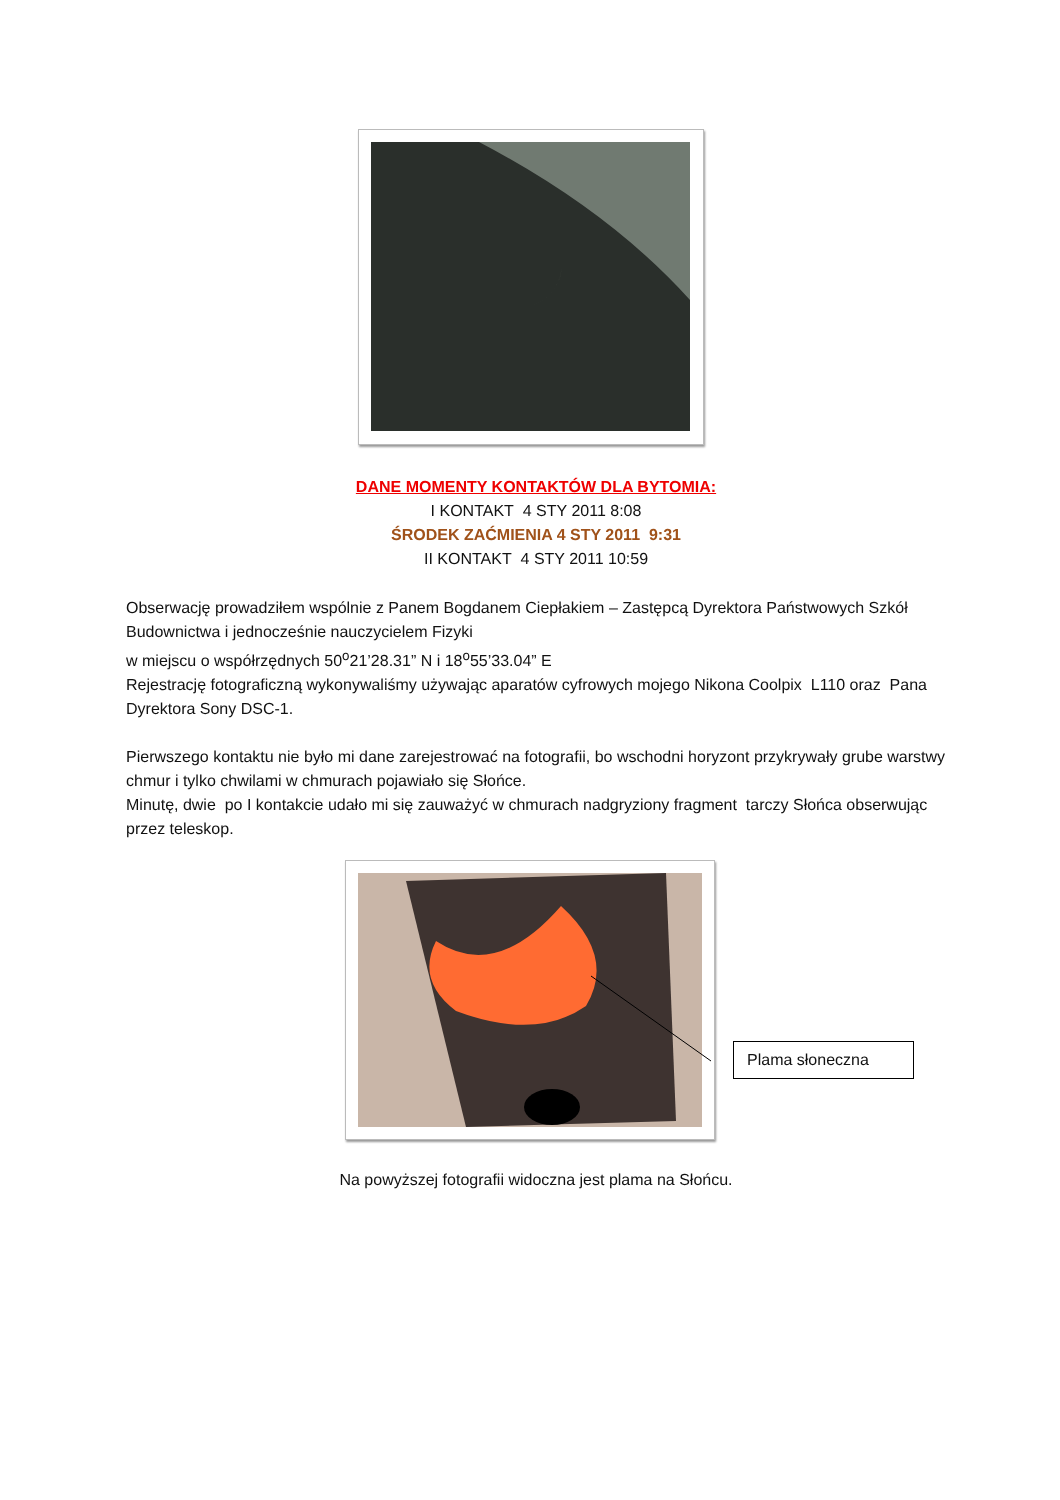DANE MOMENTY KONTAKTÓW DLA BYTOMIA:
I KONTAKT 4 STY 2011 8:08
ŚRODEK ZAĆMIENIA 4 STY 2011 9:31
II KONTAKT 4 STY 2011 10:59
Obserwację prowadziłem wspólnie z Panem Bogdanem Ciepłakiem – Zastępcą Dyrektora Państwowych Szkół Budownictwa i jednocześnie nauczycielem Fizyki
w miejscu o współrzędnych 50<sup>o</sup>21’28.31” N i 18<sup>o</sup>55’33.04” E
Rejestrację fotograficzną wykonywaliśmy używając aparatów cyfrowych mojego Nikona Coolpix L110 oraz Pana Dyrektora Sony DSC-1.
Pierwszego kontaktu nie było mi dane zarejestrować na fotografii, bo wschodni horyzont przykrywały grube warstwy chmur i tylko chwilami w chmurach pojawiało się Słońce.
Minutę, dwie po I kontakcie udało mi się zauważyć w chmurach nadgryziony fragment tarczy Słońca obserwując przez teleskop.
Plama słoneczna
Na powyższej fotografii widoczna jest plama na Słońcu.